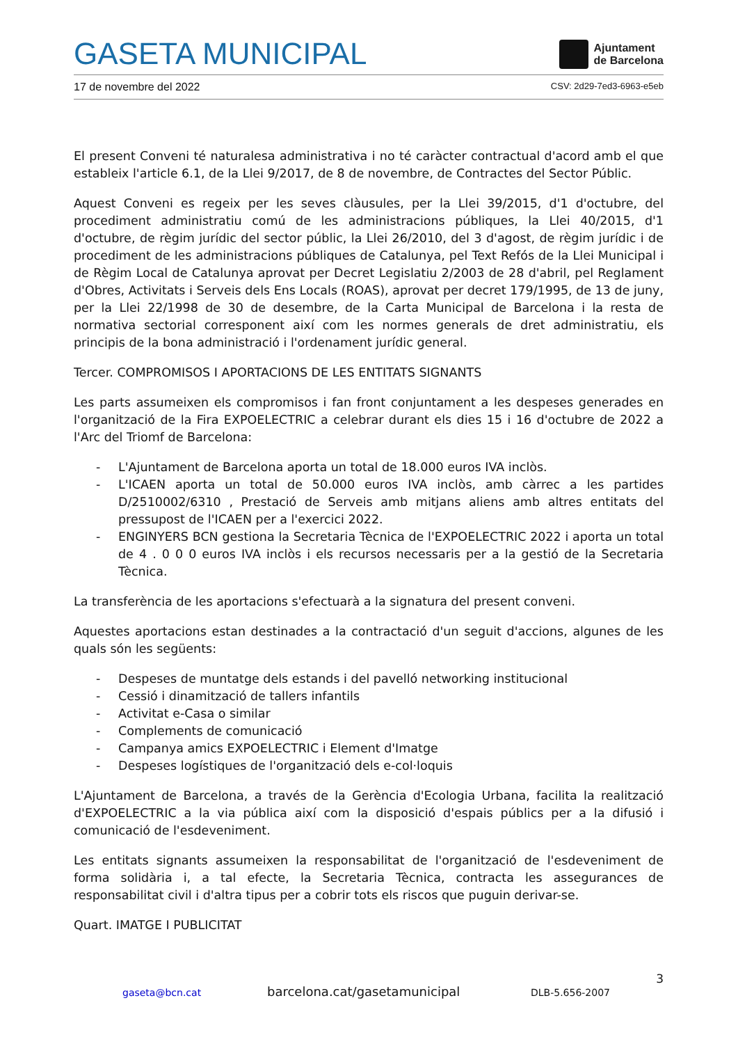GASETA MUNICIPAL
Ajuntament
de Barcelona
17 de novembre del 2022 CSV: 2d29-7ed3-6963-e5eb
El present Conveni té naturalesa administrativa i no té caràcter contractual d'acord amb el que estableix l'article 6.1, de la Llei 9/2017, de 8 de novembre, de Contractes del Sector Públic.
Aquest Conveni es regeix per les seves clàusules, per la Llei 39/2015, d'1 d'octubre, del procediment administratiu comú de les administracions públiques, la Llei 40/2015, d'1 d'octubre, de règim jurídic del sector públic, la Llei 26/2010, del 3 d'agost, de règim jurídic i de procediment de les administracions públiques de Catalunya, pel Text Refós de la Llei Municipal i de Règim Local de Catalunya aprovat per Decret Legislatiu 2/2003 de 28 d'abril, pel Reglament d'Obres, Activitats i Serveis dels Ens Locals (ROAS), aprovat per decret 179/1995, de 13 de juny, per la Llei 22/1998 de 30 de desembre, de la Carta Municipal de Barcelona i la resta de normativa sectorial corresponent així com les normes generals de dret administratiu, els principis de la bona administració i l'ordenament jurídic general.
Tercer. COMPROMISOS I APORTACIONS DE LES ENTITATS SIGNANTS
Les parts assumeixen els compromisos i fan front conjuntament a les despeses generades en l'organització de la Fira EXPOELECTRIC a celebrar durant els dies 15 i 16 d'octubre de 2022 a l'Arc del Triomf de Barcelona:
- L'Ajuntament de Barcelona aporta un total de 18.000 euros IVA inclòs.
- L'ICAEN aporta un total de 50.000 euros IVA inclòs, amb càrrec a les partides D/2510002/6310 , Prestació de Serveis amb mitjans aliens amb altres entitats del pressupost de l'ICAEN per a l'exercici 2022.
- ENGINYERS BCN gestiona la Secretaria Tècnica de l'EXPOELECTRIC 2022 i aporta un total de 4 . 0 0 0 euros IVA inclòs i els recursos necessaris per a la gestió de la Secretaria Tècnica.
La transferència de les aportacions s'efectuarà a la signatura del present conveni.
Aquestes aportacions estan destinades a la contractació d'un seguit d'accions, algunes de les quals són les següents:
- Despeses de muntatge dels estands i del pavelló networking institucional
- Cessió i dinamització de tallers infantils
- Activitat e-Casa o similar
- Complements de comunicació
- Campanya amics EXPOELECTRIC i Element d'Imatge
- Despeses logístiques de l'organització dels e-col·loquis
L'Ajuntament de Barcelona, a través de la Gerència d'Ecologia Urbana, facilita la realització d'EXPOELECTRIC a la via pública així com la disposició d'espais públics per a la difusió i comunicació de l'esdeveniment.
Les entitats signants assumeixen la responsabilitat de l'organització de l'esdeveniment de forma solidària i, a tal efecte, la Secretaria Tècnica, contracta les assegurances de responsabilitat civil i d'altra tipus per a cobrir tots els riscos que puguin derivar-se.
Quart. IMATGE I PUBLICITAT
3
gaseta@bcn.cat barcelona.cat/gasetamunicipal DLB-5.656-2007